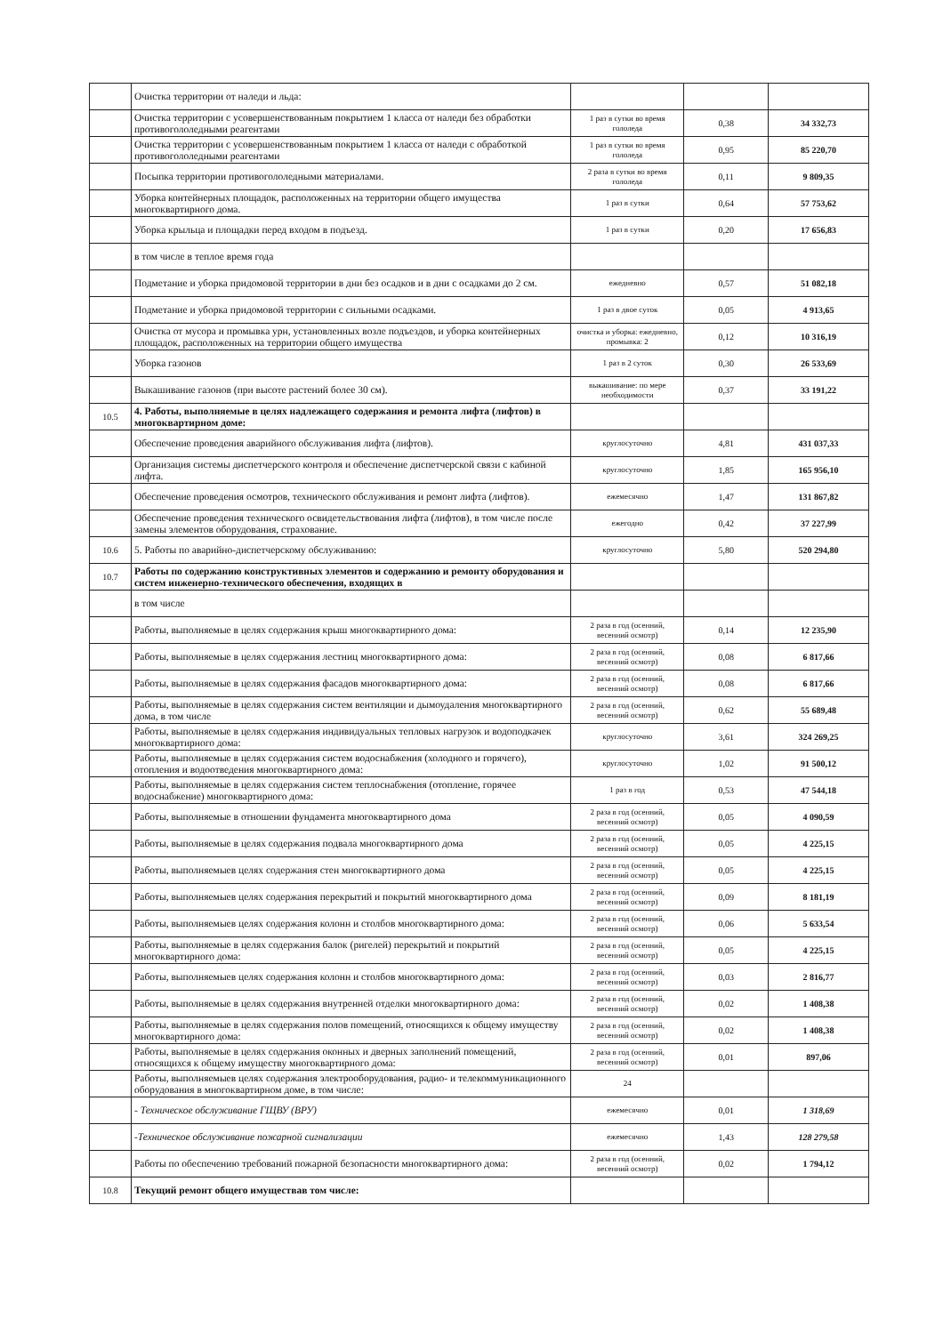| | Очистка территории от наледи и льда: | | | |
| | Очистка территории с усовершенствованным покрытием 1 класса от наледи без обработки противогололедными реагентами | 1 раз в сутки во время гололеда | 0,38 | 34 332,73 |
| | Очистка территории с усовершенствованным покрытием 1 класса от наледи с обработкой противогололедными реагентами | 1 раз в сутки во время гололеда | 0,95 | 85 220,70 |
| | Посыпка территории противогололедными материалами. | 2 раза в сутки во время гололеда | 0,11 | 9 809,35 |
| | Уборка контейнерных площадок, расположенных на территории общего имущества многоквартирного дома. | 1 раз в сутки | 0,64 | 57 753,62 |
| | Уборка крыльца и площадки перед входом в подъезд. | 1 раз в сутки | 0,20 | 17 656,83 |
| | в том числе в теплое время года | | | |
| | Подметание и уборка придомовой территории в дни без осадков и в дни с осадками до 2 см. | ежедневно | 0,57 | 51 082,18 |
| | Подметание и уборка придомовой территории с сильными осадками. | 1 раз в двое суток | 0,05 | 4 913,65 |
| | Очистка от мусора и промывка урн, установленных возле подъездов, и уборка контейнерных площадок, расположенных на территории общего имущества | очистка и уборка: ежедневно, промывка: 2 | 0,12 | 10 316,19 |
| | Уборка газонов | 1 раз в 2 суток | 0,30 | 26 533,69 |
| | Выкашивание газонов (при высоте растений более 30 см). | выкашивание: по мере необходимости | 0,37 | 33 191,22 |
| 10.5 | 4. Работы, выполняемые в целях надлежащего содержания и ремонта лифта (лифтов) в многоквартирном доме: | | | |
| | Обеспечение проведения аварийного обслуживания лифта (лифтов). | круглосуточно | 4,81 | 431 037,33 |
| | Организация системы диспетчерского контроля и обеспечение диспетчерской связи с кабиной лифта. | круглосуточно | 1,85 | 165 956,10 |
| | Обеспечение проведения осмотров, технического обслуживания и ремонт лифта (лифтов). | ежемесячно | 1,47 | 131 867,82 |
| | Обеспечение проведения технического освидетельствования лифта (лифтов), в том числе после замены элементов оборудования, страхование. | ежегодно | 0,42 | 37 227,99 |
| 10.6 | 5. Работы по аварийно-диспетчерскому обслуживанию: | круглосуточно | 5,80 | 520 294,80 |
| 10.7 | Работы по содержанию конструктивных элементов и содержанию и ремонту оборудования и систем инженерно-технического обеспечения, входящих в | | | |
| | в том числе | | | |
| | Работы, выполняемые в целях содержания крыш многоквартирного дома: | 2 раза в год (осенний, весенний осмотр) | 0,14 | 12 235,90 |
| | Работы, выполняемые в целях содержания лестниц многоквартирного дома: | 2 раза в год (осенний, весенний осмотр) | 0,08 | 6 817,66 |
| | Работы, выполняемые в целях содержания фасадов многоквартирного дома: | 2 раза в год (осенний, весенний осмотр) | 0,08 | 6 817,66 |
| | Работы, выполняемые в целях содержания систем вентиляции и дымоудаления многоквартирного дома, в том числе | 2 раза в год (осенний, весенний осмотр) | 0,62 | 55 689,48 |
| | Работы, выполняемые в целях содержания индивидуальных тепловых нагрузок и водоподкачек многоквартирного дома: | круглосуточно | 3,61 | 324 269,25 |
| | Работы, выполняемые в целях содержания систем водоснабжения (холодного и горячего), отопления и водоотведения многоквартирного дома: | круглосуточно | 1,02 | 91 500,12 |
| | Работы, выполняемые в целях содержания систем теплоснабжения (отопление, горячее водоснабжение) многоквартирного дома: | 1 раз в год | 0,53 | 47 544,18 |
| | Работы, выполняемые в отношении фундамента многоквартирного дома | 2 раза в год (осенний, весенний осмотр) | 0,05 | 4 090,59 |
| | Работы, выполняемые в целях содержания подвала многоквартирного дома | 2 раза в год (осенний, весенний осмотр) | 0,05 | 4 225,15 |
| | Работы, выполняемыев целях содержания стен многоквартирного дома | 2 раза в год (осенний, весенний осмотр) | 0,05 | 4 225,15 |
| | Работы, выполняемыев целях содержания перекрытий и покрытий многоквартирного дома | 2 раза в год (осенний, весенний осмотр) | 0,09 | 8 181,19 |
| | Работы, выполняемыев целях содержания колонн и столбов многоквартирного дома: | 2 раза в год (осенний, весенний осмотр) | 0,06 | 5 633,54 |
| | Работы, выполняемые в целях содержания балок (ригелей) перекрытий и покрытий многоквартирного дома: | 2 раза в год (осенний, весенний осмотр) | 0,05 | 4 225,15 |
| | Работы, выполняемыев целях содержания колонн и столбов многоквартирного дома: | 2 раза в год (осенний, весенний осмотр) | 0,03 | 2 816,77 |
| | Работы, выполняемые в целях содержания внутренней отделки многоквартирного дома: | 2 раза в год (осенний, весенний осмотр) | 0,02 | 1 408,38 |
| | Работы, выполняемые в целях содержания полов помещений, относящихся к общему имуществу многоквартирного дома: | 2 раза в год (осенний, весенний осмотр) | 0,02 | 1 408,38 |
| | Работы, выполняемые в целях содержания оконных и дверных заполнений помещений, относящихся к общему имуществу многоквартирного дома: | 2 раза в год (осенний, весенний осмотр) | 0,01 | 897,06 |
| | Работы, выполняемыев целях содержания электрооборудования, радио- и телекоммуникационного оборудования в многоквартирном доме, в том числе: | 24 | | |
| | - Техническое обслуживание ГЩВУ (ВРУ) | ежемесячно | 0,01 | 1 318,69 |
| | -Техническое обслуживание пожарной сигнализации | ежемесячно | 1,43 | 128 279,58 |
| | Работы по обеспечению требований пожарной безопасности многоквартирного дома: | 2 раза в год (осенний, весенний осмотр) | 0,02 | 1 794,12 |
| 10.8 | Текущий ремонт общего имуществав том числе: | | | |